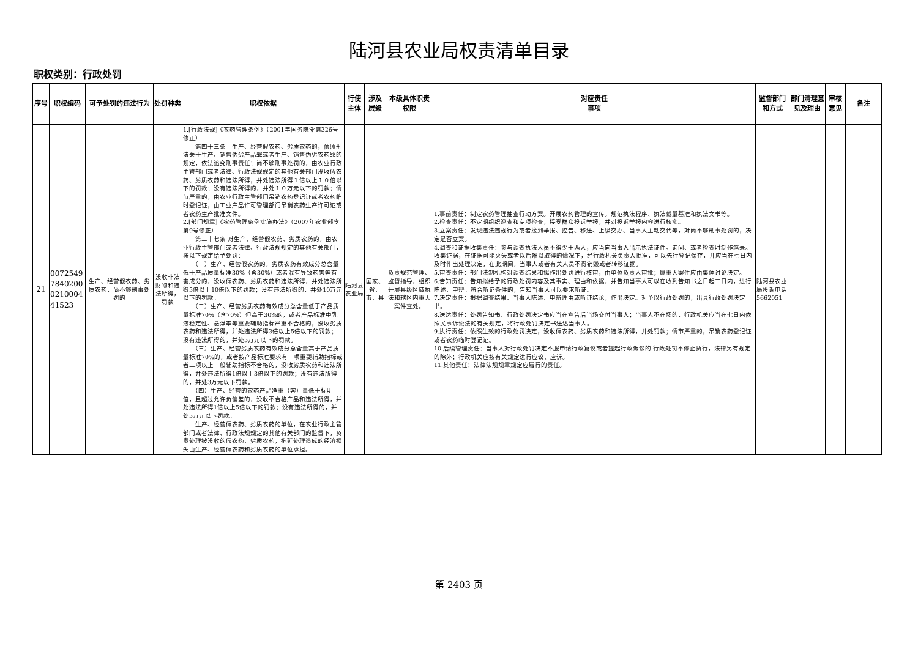陆河县农业局权责清单目录
职权类别：行政处罚
| 序号 | 职权编码 | 可予处罚的违法行为 | 处罚种类 | 职权依据 | 行使主体 | 涉及层级 | 本级具体职责权限 | 对应责任 事项 | 监督部门 和方式 | 部门清理意见及理由 | 审核意见 | 备注 |
| --- | --- | --- | --- | --- | --- | --- | --- | --- | --- | --- | --- | --- |
| 21 | 0072549 7840200 0210004 41523 | 生产、经营假农药、劣质农药，尚不够刑事处罚的 | 没收非法财物和违法所得，罚款 | 1.[行政法规]《农药管理条例》（2001年国务院令第326号修正） 第四十三条 生产、经营假农药、劣质农药的，依照刑法关于生产、销售伪劣产品罪或者生产、销售伪劣农药罪的规定，依法追究刑事责任；尚不够刑事处罚的，由农业行政主管部门或者法律、行政法规规定的其他有关部门没收假农药、劣质农药和违法所得，并处违法所得１倍以上１０倍以下的罚款；没有违法所得的，并处１０万元以下的罚款；情节严重的，由农业行政主管部门吊销农药登记证或者农药临时登记证，由工业产品许可管理部门吊销农药生产许可证或者农药生产批准文件。 2.[部门规章]《农药管理条例实施办法》（2007年农业部令第9号修正） 第三十七条 对生产、经营假农药、劣质农药的，由农业行政主管部门或者法律、行政法规规定的其他有关部门，按以下规定给予处罚： （一）生产、经营假农药的，劣质农药有效成分总含量低于产品质量标准30%（含30%）或者混有导致药害等有害成分的，没收假农药、劣质农药和违法所得，并处违法所得5倍以上10倍以下的罚款；没有违法所得的，并处10万元以下的罚款。 （二）生产、经营劣质农药有效成分总含量低于产品质量标准70%（含70%）但高于30%的，或者产品标准中乳液稳定性、悬浮率等重要辅助指标严重不合格的，没收劣质农药和违法所得，并处违法所得3倍以上5倍以下的罚款；没有违法所得的，并处5万元以下的罚款。 （三）生产、经营劣质农药有效成分总含量高于产品质量标准70%的，或者按产品标准要求有一项重要辅助指标或者二项以上一般辅助指标不合格的，没收劣质农药和违法所得，并处违法所得1倍以上3倍以下的罚款；没有违法所得的，并处3万元以下罚款。 （四）生产、经营的农药产品净重（容）量低于标明值，且超过允许负偏差的，没收不合格产品和违法所得，并处违法所得1倍以上5倍以下的罚款；没有违法所得的，并处5万元以下罚款。 生产、经营假农药、劣质农药的单位，在农业行政主管部门或者法律、行政法规规定的其他有关部门的监督下，负责处理被没收的假农药、劣质农药，拖延处理造成的经济损失由生产、经营假农药和劣质农药的单位承担。 | 陆河县农业局 | 国家、省、市、县 | 负责规范管理、监督指导，组织开展县级区域执法和辖区内重大案件查处。 | 1.事前责任：制定农药管理抽查行动方案。开展农药管理的宣传。规范执法程序、执法裁量基准和执法文书等。 2.检查责任：不定期组织巡查和专项检查，接受群众投诉举报，并对投诉举报内容进行核实。 3.立案责任：发现违法违规行为或者接到举报、控告、移送、上级交办、当事人主动交代等，对尚不够刑事处罚的，决定是否立案。 4.调查和证据收集责任：参与调查执法人员不得少于两人，应当向当事人出示执法证件。询问、或者检查时制作笔录。收集证据，在证据可能灭失或者以后难以取得的情况下，经行政机关负责人批准，可以先行登记保存，并应当在七日内及时作出处理决定，在此期间，当事人或者有关人员不得销毁或者转移证据。 5.审查责任：部门法制机构对调查结果和拟作出处罚进行核审，由单位负责人审批；属重大案件应由集体讨论决定。 6.告知责任：告知拟给予的行政处罚内容及其事实、理由和依据，并告知当事人可以在收到告知书之日起三日内，进行陈述、申辩。符合听证条件的，告知当事人可以要求听证。 7.决定责任：根据调查结果、当事人陈述、申辩理由或听证结论，作出决定。对予以行政处罚的，出具行政处罚决定书。 8.送达责任：处罚告知书、行政处罚决定书应当在宣告后当场交付当事人；当事人不在场的，行政机关应当在七日内依照民事诉讼法的有关规定，将行政处罚决定书送达当事人。 9.执行责任：依照生效的行政处罚决定，没收假农药、劣质农药和违法所得，并处罚款；情节严重的，吊销农药登记证或者农药临时登记证。 10.后续管理责任：当事人对行政处罚决定不服申请行政复议或者提起行政诉讼的 行政处罚不停止执行，法律另有规定的除外；行政机关应按有关规定进行应议、应诉。 11.其他责任：法律法规规章规定应履行的责任。 | 陆河县农业局投诉电话5662051 | | | |
第 2403 页